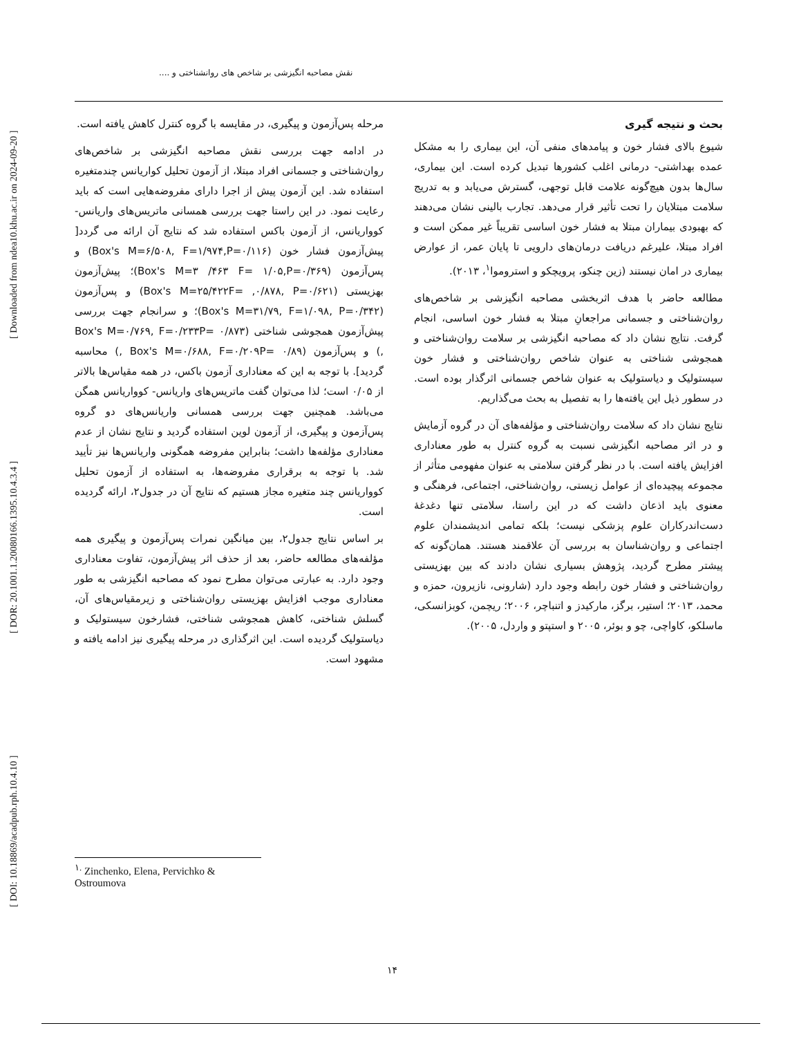[ DOI: 10.18869/acadpub.rph.10.4.10 ] [ DOR: 20.1001.1.20080166.1395.10.4.3.4 ] [ Downloaded from ndea10.khu.ac.ir on 2024-09-20 ]
نقش مصاحبه انگیزشی بر شاخص های روانشناختی و ....
مرحله پس‌آزمون و پیگیری، در مقایسه با گروه کنترل کاهش یافته است.
در ادامه جهت بررسی نقش مصاحبه انگیزشی بر شاخص‌های روان‌شناختی و جسمانی افراد مبتلا، از آزمون تحلیل کواریانس چندمتغیره استفاده شد. این آزمون پیش از اجرا دارای مفروضه‌هایی است که باید رعایت نمود. در این راستا جهت بررسی همسانی ماتریس‌های واریانس- کوواریانس، از آزمون باکس استفاده شد که نتایج آن ارائه می گردد[ پیش‌آزمون فشار خون (Box's M=۶/۵۰۸, F=۱/۹۷۴,P=۰/۱۱۶) و پس‌آزمون (Box's M=۳ /۴۶۳ F= ۱/۰۵,P=۰/۳۶۹)؛ پیش‌آزمون بهزیستی (Box's M=۲۵/۴۲۲F= ,۰/۸۷۸, P=۰/۶۲۱) و پس‌آزمون (Box's M=۳۱/۷۹, F=۱/۰۹۸, P=۰/۳۴۲)؛ و سرانجام جهت بررسی پیش‌آزمون همجوشی شناختی (Box's M=۰/۷۶۹, F=۰/۲۳۳P= ۰/۸۷۳ ,) و پس‌آزمون (Box's M=۰/۶۸۸, F=۰/۲۰۹P= ۰/۸۹ ,) محاسبه گردید]. با توجه به این که معناداری آزمون باکس، در همه مقیاس‌ها بالاتر از ۰/۰۵ است؛ لذا می‌توان گفت ماتریس‌های واریانس- کوواریانس همگن می‌باشد. همچنین جهت بررسی همسانی واریانس‌های دو گروه پس‌آزمون و پیگیری، از آزمون لوین استفاده گردید و نتایج نشان از عدم معناداری مؤلفه‌ها داشت؛ بنابراین مفروضه همگونی واریانس‌ها نیز تأیید شد. با توجه به برقراری مفروضه‌ها، به استفاده از آزمون تحلیل کوواریانس چند متغیره مجاز هستیم که نتایج آن در جدول۲، ارائه گردیده است.
بر اساس نتایج جدول۲، بین میانگین نمرات پس‌آزمون و پیگیری همه مؤلفه‌های مطالعه حاضر، بعد از حذف اثر پیش‌آزمون، تفاوت معناداری وجود دارد. به عبارتی می‌توان مطرح نمود که مصاحبه انگیزشی به طور معناداری موجب افزایش بهزیستی روان‌شناختی و زیرمقیاس‌های آن، گسلش شناختی، کاهش همجوشی شناختی، فشارخون سیستولیک و دیاستولیک گردیده است. این اثرگذاری در مرحله پیگیری نیز ادامه یافته و مشهود است.
بحث و نتیجه گیری
شیوع بالای فشار خون و پیامدهای منفی آن، این بیماری را به مشکل عمده بهداشتی- درمانی اغلب کشورها تبدیل کرده است. این بیماری، سال‌ها بدون هیچ‌گونه علامت قابل توجهی، گسترش می‌یابد و به تدریج سلامت مبتلایان را تحت تأثیر قرار می‌دهد. تجارب بالینی نشان می‌دهند که بهبودی بیماران مبتلا به فشار خون اساسی تقریباً غیر ممکن است و افراد مبتلا، علیرغم دریافت درمان‌های دارویی تا پایان عمر، از عوارض بیماری در امان نیستند (زین چنکو، پرویچکو و استروموا<sup>۱</sup>، ۲۰۱۳).
مطالعه حاضر با هدف اثربخشی مصاحبه انگیزشی بر شاخص‌های روان‌شناختی و جسمانی مراجعانِ مبتلا به فشار خون اساسی، انجام گرفت. نتایج نشان داد که مصاحبه انگیزشی بر سلامت روان‌شناختی و همجوشی شناختی به عنوان شاخص روان‌شناختی و فشار خون سیستولیک و دیاستولیک به عنوان شاخص جسمانی اثرگذار بوده است. در سطور ذیل این یافته‌ها را به تفصیل به بحث می‌گذاریم.
نتایج نشان داد که سلامت روان‌شناختی و مؤلفه‌های آن در گروه آزمایش و در اثر مصاحبه انگیزشی نسبت به گروه کنترل به طور معناداری افزایش یافته است. با در نظر گرفتن سلامتی به عنوان مفهومی متأثر از مجموعه پیچیده‌ای از عوامل زیستی، روان‌شناختی، اجتماعی، فرهنگی و معنوی باید اذعان داشت که در این راستا، سلامتی تنها دغدغهٔ دست‌اندرکاران علوم پزشکی نیست؛ بلکه تمامی اندیشمندان علوم اجتماعی و روان‌شناسان به بررسی آن علاقمند هستند. همان‌گونه که پیشتر مطرح گردید، پژوهش بسیاری نشان دادند که بین بهزیستی روان‌شناختی و فشار خون رابطه وجود دارد (شارونی، نازیرون، حمزه و محمد، ۲۰۱۳؛ استیر، برگز، مارکیدز و اتنباچر، ۲۰۰۶؛ ریچمن، کوبزانسکی، ماسلکو، کاواچی، چو و بوئر، ۲۰۰۵ و استپتو و واردل، ۲۰۰۵).
<sup>۱.</sup> Zinchenko, Elena, Pervichko & Ostroumova
۱۴